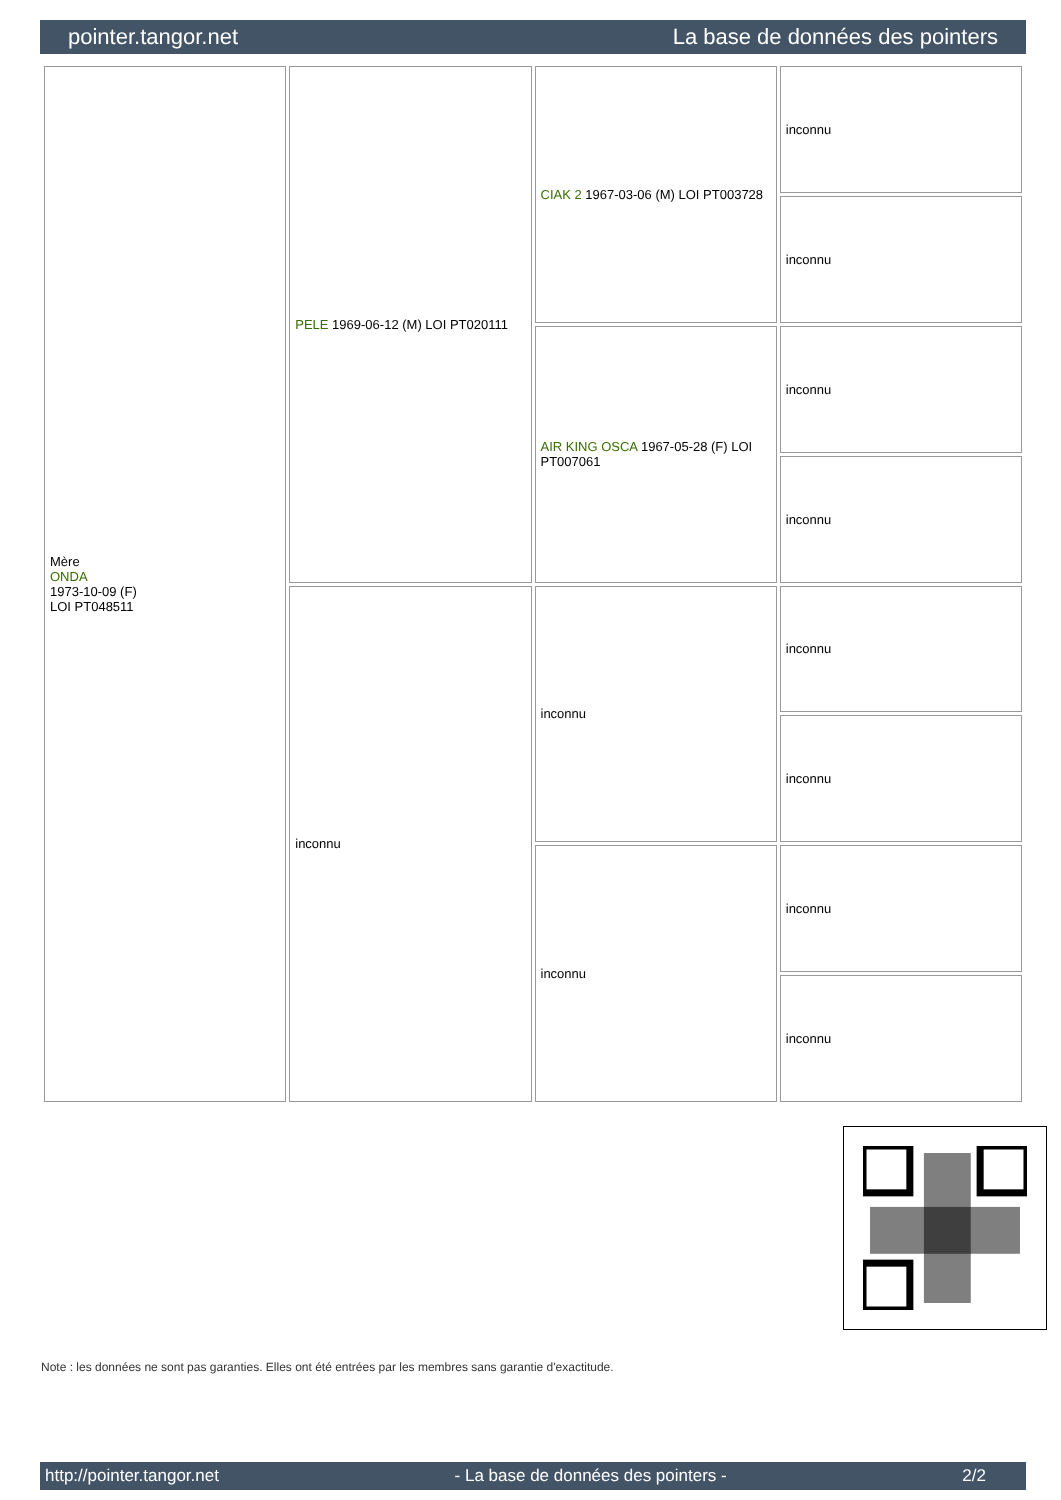pointer.tangor.net La base de données des pointers
| Mère ONDA 1973-10-09 (F) LOI PT048511 | PELE 1969-06-12 (M) LOI PT020111 | CIAK 2 1967-03-06 (M) LOI PT003728 | inconnu |
| | | | inconnu |
| | | AIR KING OSCA 1967-05-28 (F) LOI PT007061 | inconnu |
| | | | inconnu |
| | inconnu | inconnu | inconnu |
| | | | inconnu |
| | | inconnu | inconnu |
| | | | inconnu |
Note : les données ne sont pas garanties. Elles ont été entrées par les membres sans garantie d'exactitude.
http://pointer.tangor.net - La base de données des pointers - 2/2